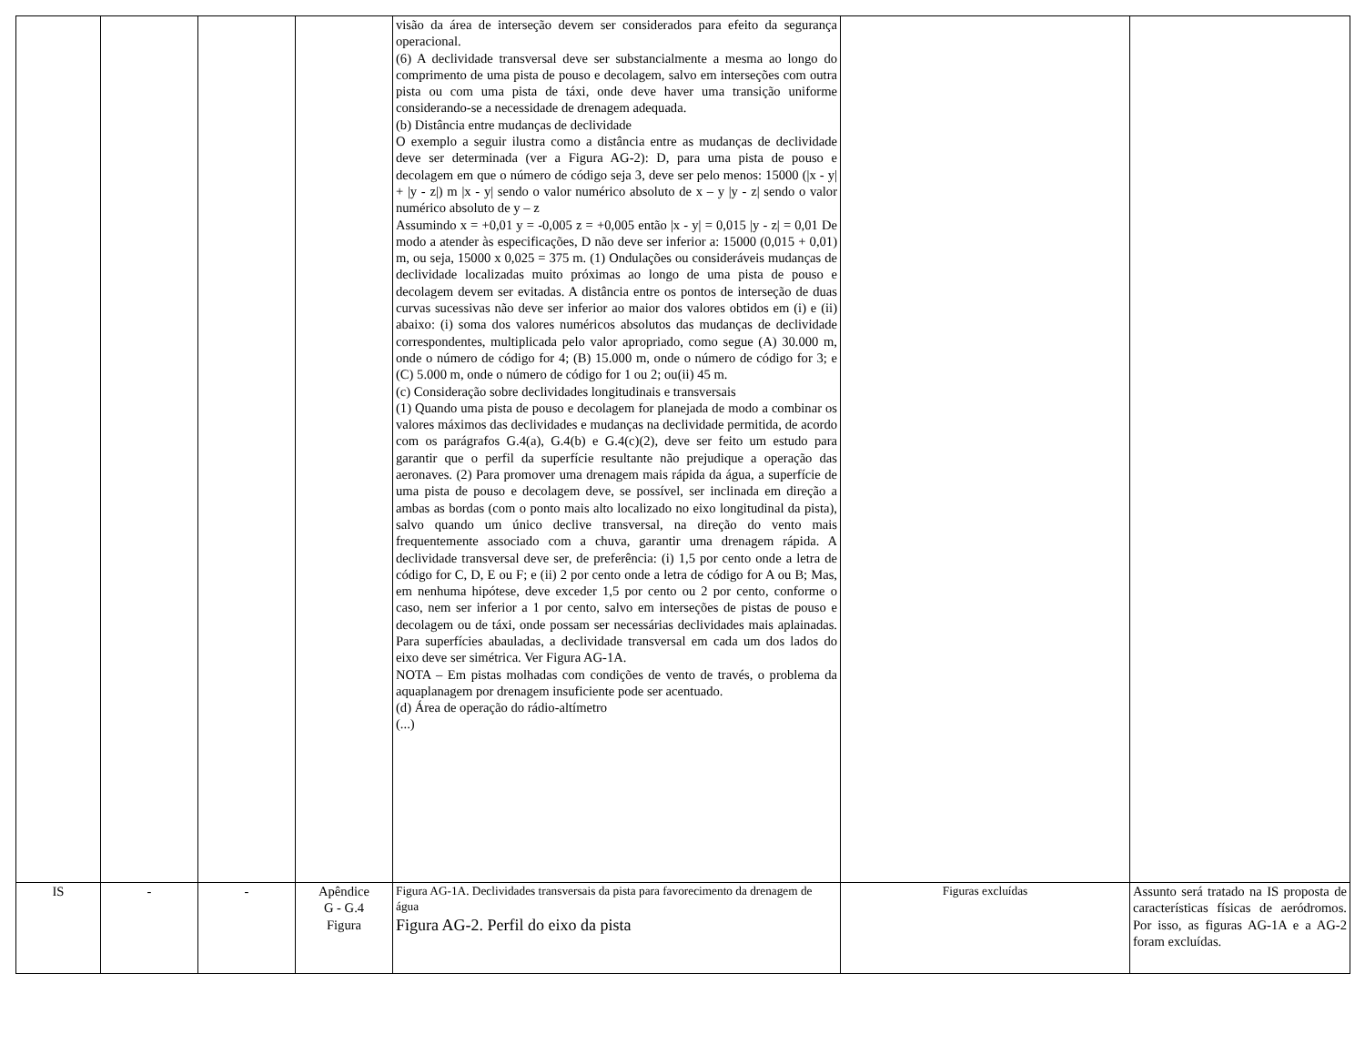| | | | | visão da área de interseção devem ser considerados para efeito da segurança operacional. (6) A declividade transversal deve ser substancialmente a mesma ao longo do comprimento de uma pista de pouso e decolagem, salvo em interseções com outra pista ou com uma pista de táxi, onde deve haver uma transição uniforme considerando-se a necessidade de drenagem adequada. (b) Distância entre mudanças de declividade O exemplo a seguir ilustra como a distância entre as mudanças de declividade deve ser determinada (ver a Figura AG-2): D, para uma pista de pouso e decolagem em que o número de código seja 3, deve ser pelo menos: 15000 (/x - y/ + /y - z/) m /x - y/ sendo o valor numérico absoluto de x – y /y - z/ sendo o valor numérico absoluto de y – z Assumindo x = +0,01 y = -0,005 z = +0,005 então /x - y/ = 0,015 /y - z/ = 0,01 De modo a atender às especificações, D não deve ser inferior a: 15000 (0,015 + 0,01) m, ou seja, 15000 x 0,025 = 375 m. (1) Ondulações ou consideráveis mudanças de declividade localizadas muito próximas ao longo de uma pista de pouso e decolagem devem ser evitadas. A distância entre os pontos de interseção de duas curvas sucessivas não deve ser inferior ao maior dos valores obtidos em (i) e (ii) abaixo: (i) soma dos valores numéricos absolutos das mudanças de declividade correspondentes, multiplicada pelo valor apropriado, como segue (A) 30.000 m, onde o número de código for 4; (B) 15.000 m, onde o número de código for 3; e (C) 5.000 m, onde o número de código for 1 ou 2; ou(ii) 45 m. (c) Consideração sobre declividades longitudinais e transversais (1) Quando uma pista de pouso e decolagem for planejada de modo a combinar os valores máximos das declividades e mudanças na declividade permitida, de acordo com os parágrafos G.4(a), G.4(b) e G.4(c)(2), deve ser feito um estudo para garantir que o perfil da superfície resultante não prejudique a operação das aeronaves. (2) Para promover uma drenagem mais rápida da água, a superfície de uma pista de pouso e decolagem deve, se possível, ser inclinada em direção a ambas as bordas (com o ponto mais alto localizado no eixo longitudinal da pista), salvo quando um único declive transversal, na direção do vento mais frequentemente associado com a chuva, garantir uma drenagem rápida. A declividade transversal deve ser, de preferência: (i) 1,5 por cento onde a letra de código for C, D, E ou F; e (ii) 2 por cento onde a letra de código for A ou B; Mas, em nenhuma hipótese, deve exceder 1,5 por cento ou 2 por cento, conforme o caso, nem ser inferior a 1 por cento, salvo em interseções de pistas de pouso e decolagem ou de táxi, onde possam ser necessárias declividades mais aplainadas. Para superfícies abauladas, a declividade transversal em cada um dos lados do eixo deve ser simétrica. Ver Figura AG-1A. NOTA – Em pistas molhadas com condições de vento de través, o problema da aquaplanagem por drenagem insuficiente pode ser acentuado. (d) Área de operação do rádio-altímetro (...) | | |
| IS | - | - | Apêndice G - G.4 Figura | Figura AG-1A. Declividades transversais da pista para favorecimento da drenagem de água Figura AG-2. Perfil do eixo da pista | Figuras excluídas | Assunto será tratado na IS proposta de características físicas de aeródromos. Por isso, as figuras AG-1A e a AG-2 foram excluídas. |